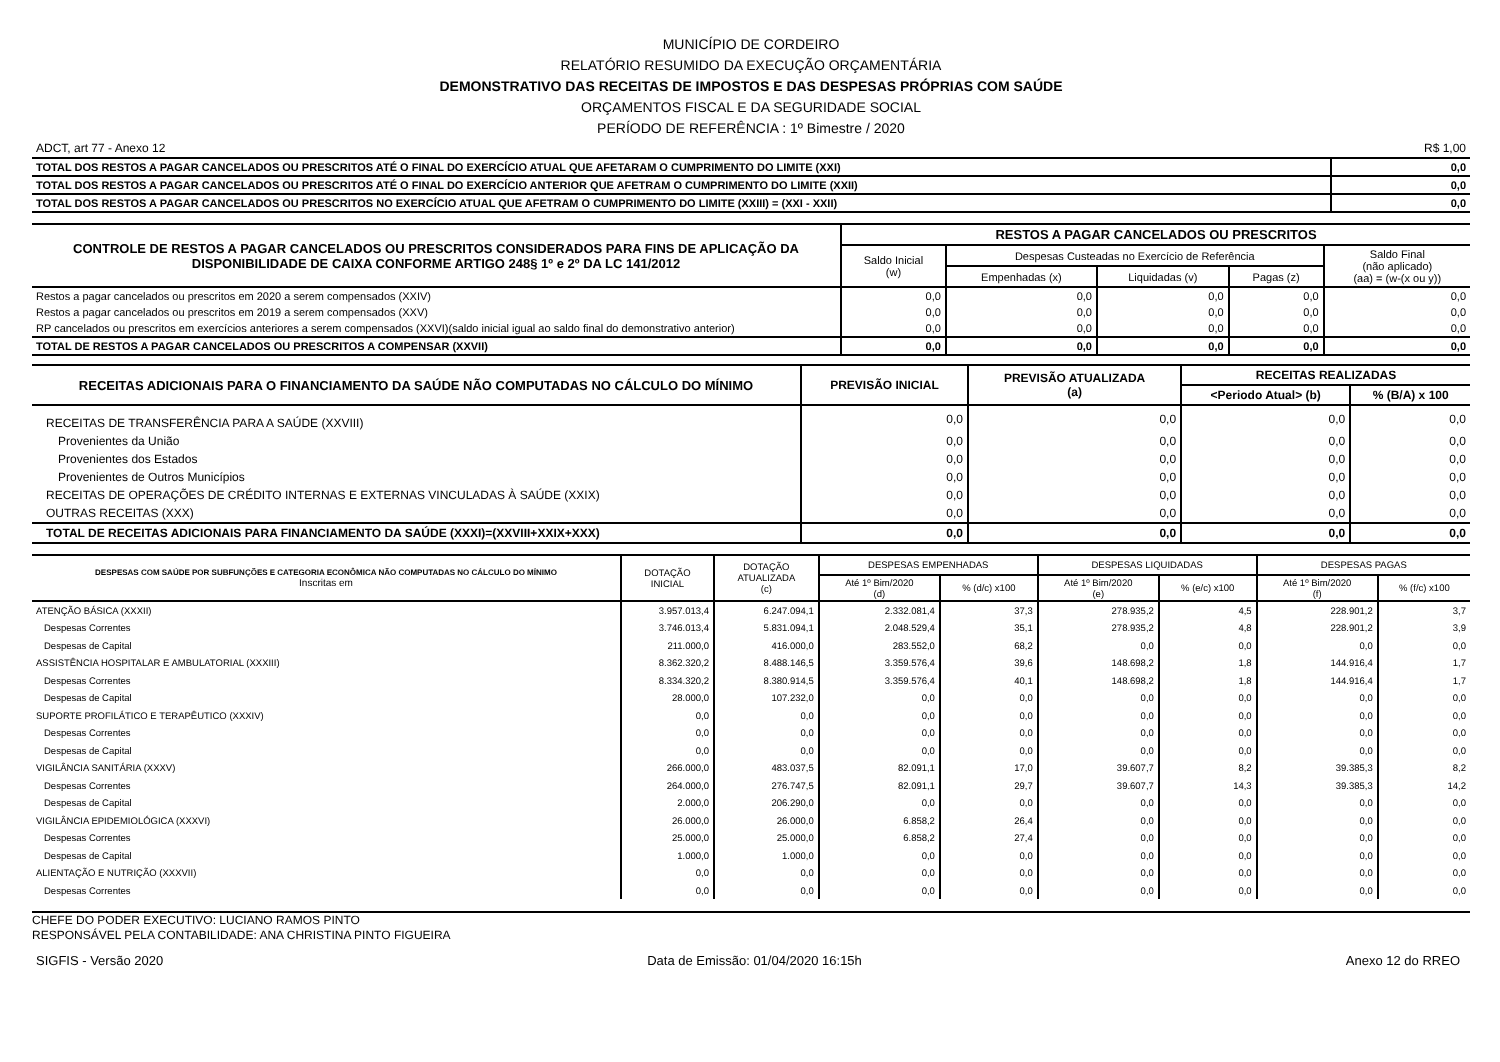MUNICÍPIO DE CORDEIRO
RELATÓRIO RESUMIDO DA EXECUÇÃO ORÇAMENTÁRIA
DEMONSTRATIVO DAS RECEITAS DE IMPOSTOS E DAS DESPESAS PRÓPRIAS COM SAÚDE
ORÇAMENTOS FISCAL E DA SEGURIDADE SOCIAL
PERÍODO DE REFERÊNCIA : 1º Bimestre / 2020
| ADCT, art 77 - Anexo 12 | R$ 1,00 |
| TOTAL DOS RESTOS A PAGAR CANCELADOS OU PRESCRITOS ATÉ O FINAL DO EXERCÍCIO ATUAL QUE AFETARAM O CUMPRIMENTO DO LIMITE (XXI) | 0,0 |
| TOTAL DOS RESTOS A PAGAR CANCELADOS OU PRESCRITOS ATÉ O FINAL DO EXERCÍCIO ANTERIOR QUE AFETRAM O CUMPRIMENTO DO LIMITE (XXII) | 0,0 |
| TOTAL DOS RESTOS A PAGAR CANCELADOS OU PRESCRITOS NO EXERCÍCIO ATUAL QUE AFETRAM O CUMPRIMENTO DO LIMITE (XXIII) = (XXI - XXII) | 0,0 |
| CONTROLE DE RESTOS A PAGAR CANCELADOS OU PRESCRITOS CONSIDERADOS PARA FINS DE APLICAÇÃO DA DISPONIBILIDADE DE CAIXA CONFORME ARTIGO 248§ 1º e 2º DA LC 141/2012 | RESTOS A PAGAR CANCELADOS OU PRESCRITOS | | | | |
| --- | --- | --- | --- | --- | --- |
| | Saldo Inicial (w) | Despesas Custeadas no Exercício de Referência | | | Saldo Final (não aplicado) (aa) = (w-(x ou y)) |
| | | Empenhadas (x) | Liquidadas (v) | Pagas (z) | |
| Restos a pagar cancelados ou prescritos em 2020 a serem compensados (XXIV) | 0,0 | 0,0 | 0,0 | 0,0 | 0,0 |
| Restos a pagar cancelados ou prescritos em 2019 a serem compensados (XXV) | 0,0 | 0,0 | 0,0 | 0,0 | 0,0 |
| RP cancelados ou prescritos em exercícios anteriores a serem compensados (XXVI)(saldo inicial igual ao saldo final do demonstrativo anterior) | 0,0 | 0,0 | 0,0 | 0,0 | 0,0 |
| TOTAL DE RESTOS A PAGAR CANCELADOS OU PRESCRITOS A COMPENSAR (XXVII) | 0,0 | 0,0 | 0,0 | 0,0 | 0,0 |
| RECEITAS ADICIONAIS PARA O FINANCIAMENTO DA SAÚDE NÃO COMPUTADAS NO CÁLCULO DO MÍNIMO | PREVISÃO INICIAL | PREVISÃO ATUALIZADA (a) | RECEITAS REALIZADAS | |
| --- | --- | --- | --- | --- |
| | | | <Periodo Atual> (b) | % (B/A) x 100 |
| RECEITAS DE TRANSFERÊNCIA PARA A SAÚDE (XXVIII) | 0,0 | 0,0 | 0,0 | 0,0 |
| Provenientes da União | 0,0 | 0,0 | 0,0 | 0,0 |
| Provenientes dos Estados | 0,0 | 0,0 | 0,0 | 0,0 |
| Provenientes de Outros Municípios | 0,0 | 0,0 | 0,0 | 0,0 |
| RECEITAS DE OPERAÇÕES DE CRÉDITO INTERNAS E EXTERNAS VINCULADAS À SAÚDE (XXIX) | 0,0 | 0,0 | 0,0 | 0,0 |
| OUTRAS RECEITAS (XXX) | 0,0 | 0,0 | 0,0 | 0,0 |
| TOTAL DE RECEITAS ADICIONAIS PARA FINANCIAMENTO DA SAÚDE (XXXI)=(XXVIII+XXIX+XXX) | 0,0 | 0,0 | 0,0 | 0,0 |
| DESPESAS COM SAÚDE POR SUBFUNÇÕES E CATEGORIA ECONÔMICA NÃO COMPUTADAS NO CÁLCULO DO MÍNIMO Inscritas em | DOTAÇÃO INICIAL | DOTAÇÃO ATUALIZADA (c) | DESPESAS EMPENHADAS | | DESPESAS LIQUIDADAS | | DESPESAS PAGAS | |
| | | | Até 1º Bim/2020 (d) | % (d/c) x100 | Até 1º Bim/2020 (e) | % (e/c) x100 | Até 1º Bim/2020 (f) | % (f/c) x100 |
| ATENÇÃO BÁSICA (XXXII) | 3.957.013,4 | 6.247.094,1 | 2.332.081,4 | 37,3 | 278.935,2 | 4,5 | 228.901,2 | 3,7 |
| Despesas Correntes | 3.746.013,4 | 5.831.094,1 | 2.048.529,4 | 35,1 | 278.935,2 | 4,8 | 228.901,2 | 3,9 |
| Despesas de Capital | 211.000,0 | 416.000,0 | 283.552,0 | 68,2 | 0,0 | 0,0 | 0,0 | 0,0 |
| ASSISTÊNCIA HOSPITALAR E AMBULATORIAL (XXXIII) | 8.362.320,2 | 8.488.146,5 | 3.359.576,4 | 39,6 | 148.698,2 | 1,8 | 144.916,4 | 1,7 |
| Despesas Correntes | 8.334.320,2 | 8.380.914,5 | 3.359.576,4 | 40,1 | 148.698,2 | 1,8 | 144.916,4 | 1,7 |
| Despesas de Capital | 28.000,0 | 107.232,0 | 0,0 | 0,0 | 0,0 | 0,0 | 0,0 | 0,0 |
| SUPORTE PROFILÁTICO E TERAPÊUTICO (XXXIV) | 0,0 | 0,0 | 0,0 | 0,0 | 0,0 | 0,0 | 0,0 | 0,0 |
| Despesas Correntes | 0,0 | 0,0 | 0,0 | 0,0 | 0,0 | 0,0 | 0,0 | 0,0 |
| Despesas de Capital | 0,0 | 0,0 | 0,0 | 0,0 | 0,0 | 0,0 | 0,0 | 0,0 |
| VIGILÂNCIA SANITÁRIA (XXXV) | 266.000,0 | 483.037,5 | 82.091,1 | 17,0 | 39.607,7 | 8,2 | 39.385,3 | 8,2 |
| Despesas Correntes | 264.000,0 | 276.747,5 | 82.091,1 | 29,7 | 39.607,7 | 14,3 | 39.385,3 | 14,2 |
| Despesas de Capital | 2.000,0 | 206.290,0 | 0,0 | 0,0 | 0,0 | 0,0 | 0,0 | 0,0 |
| VIGILÂNCIA EPIDEMIOLÓGICA (XXXVI) | 26.000,0 | 26.000,0 | 6.858,2 | 26,4 | 0,0 | 0,0 | 0,0 | 0,0 |
| Despesas Correntes | 25.000,0 | 25.000,0 | 6.858,2 | 27,4 | 0,0 | 0,0 | 0,0 | 0,0 |
| Despesas de Capital | 1.000,0 | 1.000,0 | 0,0 | 0,0 | 0,0 | 0,0 | 0,0 | 0,0 |
| ALIENTAÇÃO E NUTRIÇÃO (XXXVII) | 0,0 | 0,0 | 0,0 | 0,0 | 0,0 | 0,0 | 0,0 | 0,0 |
| Despesas Correntes | 0,0 | 0,0 | 0,0 | 0,0 | 0,0 | 0,0 | 0,0 | 0,0 |
CHEFE DO PODER EXECUTIVO: LUCIANO RAMOS PINTO
RESPONSÁVEL PELA CONTABILIDADE: ANA CHRISTINA PINTO FIGUEIRA
SIGFIS - Versão 2020 Data de Emissão: 01/04/2020 16:15h Anexo 12 do RREO